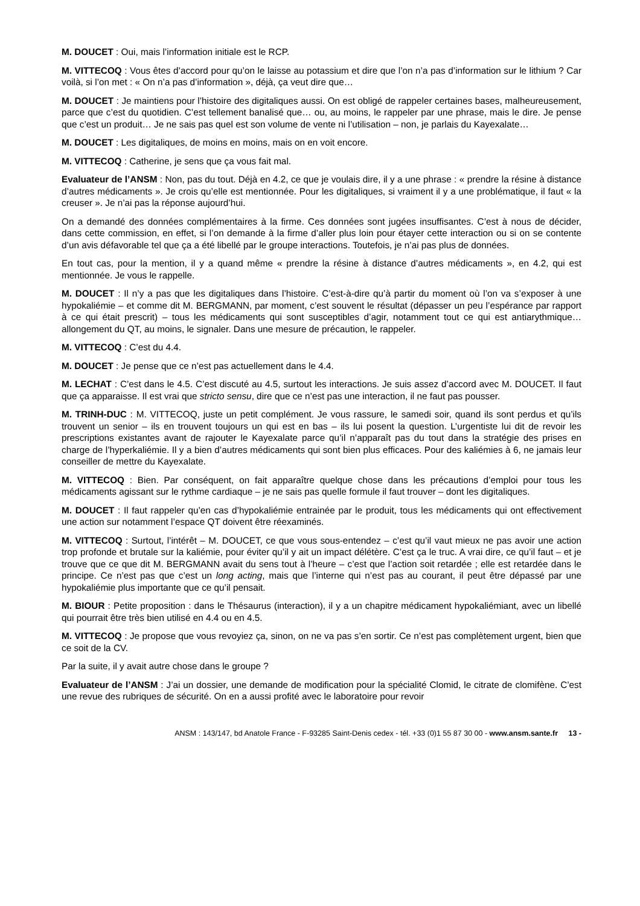M. DOUCET : Oui, mais l’information initiale est le RCP.
M. VITTECOQ : Vous êtes d’accord pour qu’on le laisse au potassium et dire que l’on n’a pas d’information sur le lithium ? Car voilà, si l’on met : « On n’a pas d’information », déjà, ça veut dire que…
M. DOUCET : Je maintiens pour l’histoire des digitaliques aussi. On est obligé de rappeler certaines bases, malheureusement, parce que c’est du quotidien. C’est tellement banalisé que… ou, au moins, le rappeler par une phrase, mais le dire. Je pense que c’est un produit… Je ne sais pas quel est son volume de vente ni l’utilisation – non, je parlais du Kayexalate…
M. DOUCET : Les digitaliques, de moins en moins, mais on en voit encore.
M. VITTECOQ : Catherine, je sens que ça vous fait mal.
Evaluateur de l’ANSM : Non, pas du tout. Déjà en 4.2, ce que je voulais dire, il y a une phrase : « prendre la résine à distance d’autres médicaments ». Je crois qu’elle est mentionnée. Pour les digitaliques, si vraiment il y a une problématique, il faut « la creuser ». Je n’ai pas la réponse aujourd’hui.
On a demandé des données complémentaires à la firme. Ces données sont jugées insuffisantes. C’est à nous de décider, dans cette commission, en effet, si l’on demande à la firme d’aller plus loin pour étayer cette interaction ou si on se contente d’un avis défavorable tel que ça a été libellé par le groupe interactions. Toutefois, je n’ai pas plus de données.
En tout cas, pour la mention, il y a quand même « prendre la résine à distance d’autres médicaments », en 4.2, qui est mentionnée. Je vous le rappelle.
M. DOUCET : Il n’y a pas que les digitaliques dans l’histoire. C’est-à-dire qu’à partir du moment où l’on va s’exposer à une hypokaliémie – et comme dit M. BERGMANN, par moment, c’est souvent le résultat (dépasser un peu l’espérance par rapport à ce qui était prescrit) – tous les médicaments qui sont susceptibles d’agir, notamment tout ce qui est antiarythmique… allongement du QT, au moins, le signaler. Dans une mesure de précaution, le rappeler.
M. VITTECOQ : C’est du 4.4.
M. DOUCET : Je pense que ce n’est pas actuellement dans le 4.4.
M. LECHAT : C’est dans le 4.5. C’est discuté au 4.5, surtout les interactions. Je suis assez d’accord avec M. DOUCET. Il faut que ça apparaisse. Il est vrai que stricto sensu, dire que ce n’est pas une interaction, il ne faut pas pousser.
M. TRINH-DUC : M. VITTECOQ, juste un petit complément. Je vous rassure, le samedi soir, quand ils sont perdus et qu’ils trouvent un senior – ils en trouvent toujours un qui est en bas – ils lui posent la question. L’urgentiste lui dit de revoir les prescriptions existantes avant de rajouter le Kayexalate parce qu’il n’apparaît pas du tout dans la stratégie des prises en charge de l’hyperkaliémie. Il y a bien d’autres médicaments qui sont bien plus efficaces. Pour des kaliémies à 6, ne jamais leur conseiller de mettre du Kayexalate.
M. VITTECOQ : Bien. Par conséquent, on fait apparaître quelque chose dans les précautions d’emploi pour tous les médicaments agissant sur le rythme cardiaque – je ne sais pas quelle formule il faut trouver – dont les digitaliques.
M. DOUCET : Il faut rappeler qu’en cas d’hypokaliémie entrainée par le produit, tous les médicaments qui ont effectivement une action sur notamment l’espace QT doivent être réexaminés.
M. VITTECOQ : Surtout, l’intérêt – M. DOUCET, ce que vous sous-entendez – c’est qu’il vaut mieux ne pas avoir une action trop profonde et brutale sur la kaliémie, pour éviter qu’il y ait un impact délétère. C’est ça le truc. A vrai dire, ce qu’il faut – et je trouve que ce que dit M. BERGMANN avait du sens tout à l’heure – c’est que l’action soit retardée ; elle est retardée dans le principe. Ce n’est pas que c’est un long acting, mais que l’interne qui n’est pas au courant, il peut être dépassé par une hypokaliémie plus importante que ce qu’il pensait.
M. BIOUR : Petite proposition : dans le Thésaurus (interaction), il y a un chapitre médicament hypokaliémiant, avec un libellé qui pourrait être très bien utilisé en 4.4 ou en 4.5.
M. VITTECOQ : Je propose que vous revoyiez ça, sinon, on ne va pas s’en sortir. Ce n’est pas complètement urgent, bien que ce soit de la CV.
Par la suite, il y avait autre chose dans le groupe ?
Evaluateur de l’ANSM : J’ai un dossier, une demande de modification pour la spécialité Clomid, le citrate de clomifène. C’est une revue des rubriques de sécurité. On en a aussi profité avec le laboratoire pour revoir
ANSM : 143/147, bd Anatole France - F-93285 Saint-Denis cedex - tél. +33 (0)1 55 87 30 00 - www.ansm.sante.fr 13 -